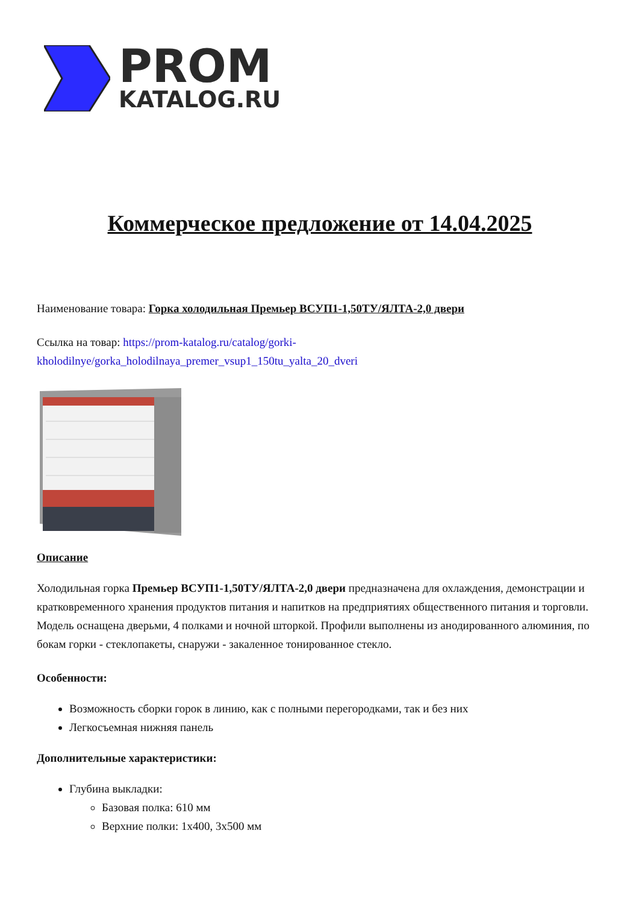PROM
KATALOG.RU
Коммерческое предложение от 14.04.2025
Наименование товара: Горка холодильная Премьер ВСУП1-1,50ТУ/ЯЛТА-2,0 двери
Ссылка на товар: https://prom-katalog.ru/catalog/gorki-kholodilnye/gorka_holodilnaya_premer_vsup1_150tu_yalta_20_dveri
Описание
Холодильная горка Премьер ВСУП1-1,50ТУ/ЯЛТА-2,0 двери предназначена для охлаждения, демонстрации и кратковременного хранения продуктов питания и напитков на предприятиях общественного питания и торговли. Модель оснащена дверьми, 4 полками и ночной шторкой. Профили выполнены из анодированного алюминия, по бокам горки - стеклопакеты, снаружи - закаленное тонированное стекло.
Особенности:
Возможность сборки горок в линию, как с полными перегородками, так и без них
Легкосъемная нижняя панель
Дополнительные характеристики:
Глубина выкладки:
Базовая полка: 610 мм
Верхние полки: 1x400, 3x500 мм